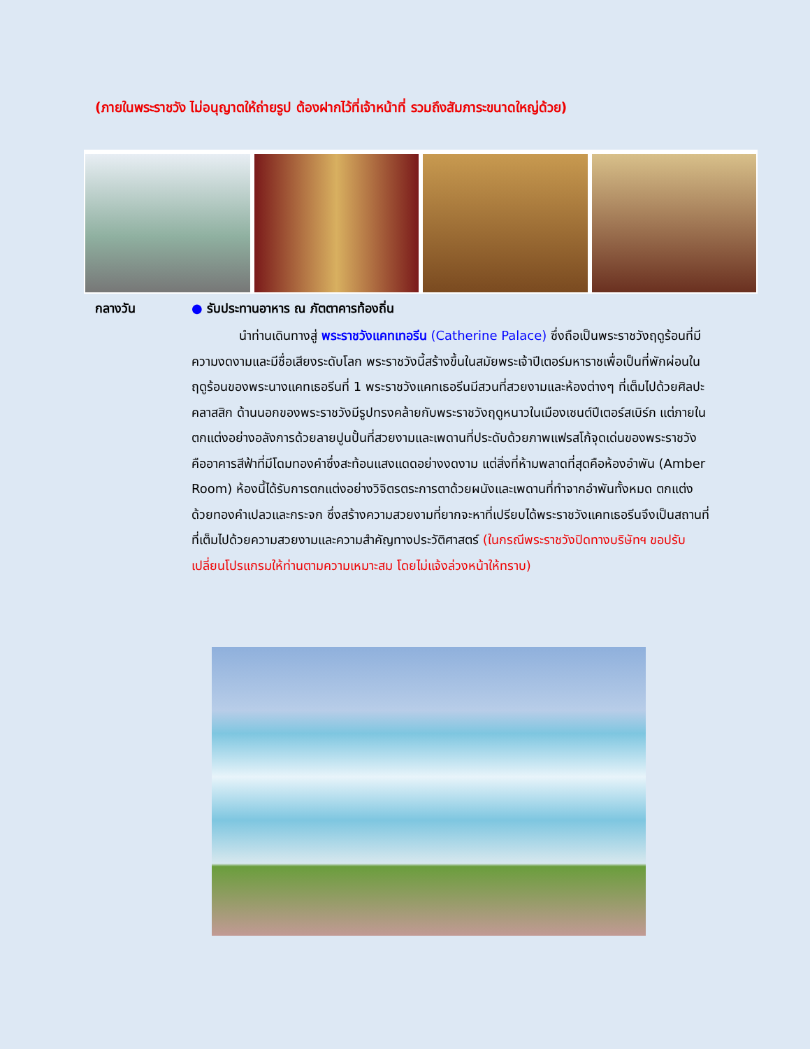(ภายในพระราชวัง ไม่อนุญาตให้ถ่ายรูป ต้องฝากไว้ที่เจ้าหน้าที่ รวมถึงสัมภาระขนาดใหญ่ด้วย)
กลางวัน
● รับประทานอาหาร ณ ภัตตาคารท้องถิ่น
นำท่านเดินทางสู่ พระราชวังแคทเทอรีน (Catherine Palace) ซึ่งถือเป็นพระราชวังฤดูร้อนที่มีความงดงามและมีชื่อเสียงระดับโลก พระราชวังนี้สร้างขึ้นในสมัยพระเจ้าปีเตอร์มหาราชเพื่อเป็นที่พักผ่อนในฤดูร้อนของพระนางแคทเธอรีนที่ 1 พระราชวังแคทเธอรีนมีสวนที่สวยงามและห้องต่างๆ ที่เต็มไปด้วยศิลปะคลาสสิก ด้านนอกของพระราชวังมีรูปทรงคล้ายกับพระราชวังฤดูหนาวในเมืองเซนต์ปีเตอร์สเบิร์ก แต่ภายในตกแต่งอย่างอลังการด้วยลายปูนปั้นที่สวยงามและเพดานที่ประดับด้วยภาพแฟรสโก้จุดเด่นของพระราชวังคืออาคารสีฟ้าที่มีโดมทองคำซึ่งสะท้อนแสงแดดอย่างงดงาม แต่สิ่งที่ห้ามพลาดที่สุดคือห้องอำพัน (Amber Room) ห้องนี้ได้รับการตกแต่งอย่างวิจิตรตระการตาด้วยผนังและเพดานที่ทำจากอำพันทั้งหมด ตกแต่งด้วยทองคำเปลวและกระจก ซึ่งสร้างความสวยงามที่ยากจะหาที่เปรียบได้พระราชวังแคทเธอรีนจึงเป็นสถานที่ที่เต็มไปด้วยความสวยงามและความสำคัญทางประวัติศาสตร์ (ในกรณีพระราชวังปิดทางบริษัทฯ ขอปรับเปลี่ยนโปรแกรมให้ท่านตามความเหมาะสม โดยไม่แจ้งล่วงหน้าให้ทราบ)